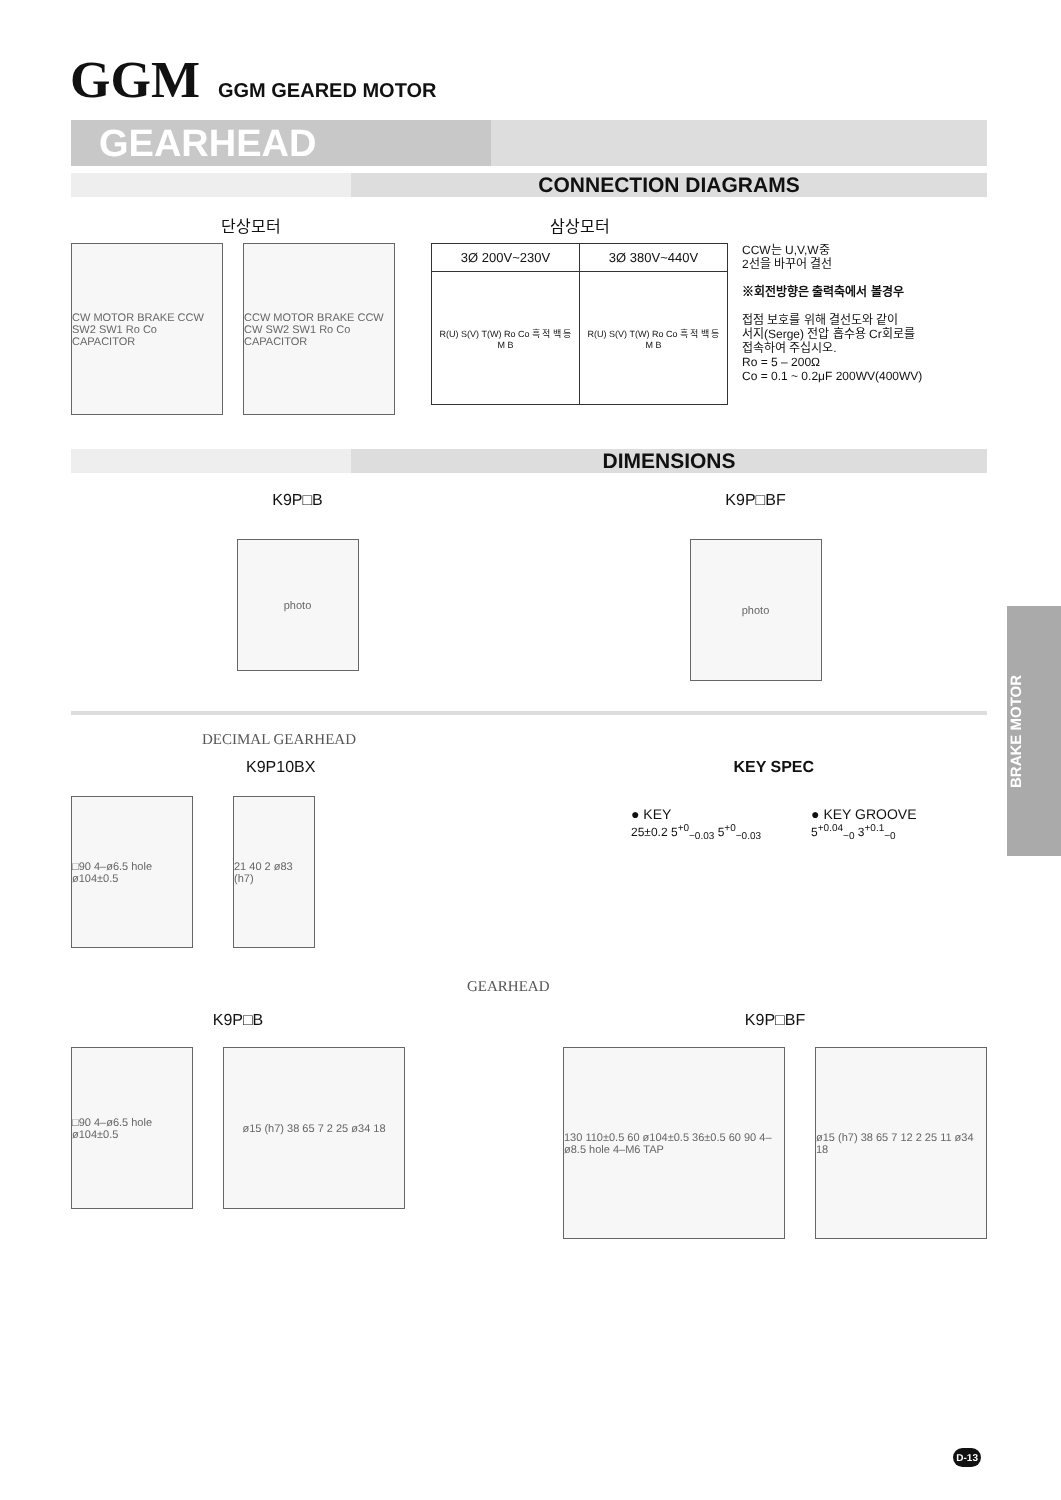GGM GGM GEARED MOTOR
GEARHEAD
CONNECTION DIAGRAMS
단상모터
CW MOTOR BRAKE CCW SW2 SW1 Ro Co CAPACITOR
CCW MOTOR BRAKE CCW CW SW2 SW1 Ro Co CAPACITOR
삼상모터
| 3Ø 200V~230V | 3Ø 380V~440V |
| R(U) S(V) T(W) Ro Co 흑 적 백 등 M B | R(U) S(V) T(W) Ro Co 흑 적 백 등 M B |
CCW는 U,V,W중
2선을 바꾸어 결선
※회전방향은 출력축에서 볼경우
접점 보호를 위해 결선도와 같이
서지(Serge) 전압 흡수용 Cr회로를
접속하여 주십시오.
Ro = 5 – 200Ω
Co = 0.1 ~ 0.2μF 200WV(400WV)
DIMENSIONS
K9P□B
photo
K9P□BF
photo
DECIMAL GEARHEAD
K9P10BX
□90 4–ø6.5 hole ø104±0.5
21 40 2 ø83 (h7)
KEY SPEC
● KEY
25±0.2 5<sup>+0</sup><sub>−0.03</sub> 5<sup>+0</sup><sub>−0.03</sub>
● KEY GROOVE
5<sup>+0.04</sup><sub>−0</sub> 3<sup>+0.1</sup><sub>−0</sub>
GEARHEAD
K9P□B
□90 4–ø6.5 hole ø104±0.5
ø15 (h7) 38 65 7 2 25 ø34 18
K9P□BF
130 110±0.5 60 ø104±0.5 36±0.5 60 90 4–ø8.5 hole 4–M6 TAP
ø15 (h7) 38 65 7 12 2 25 11 ø34 18
BRAKE MOTOR
D-13